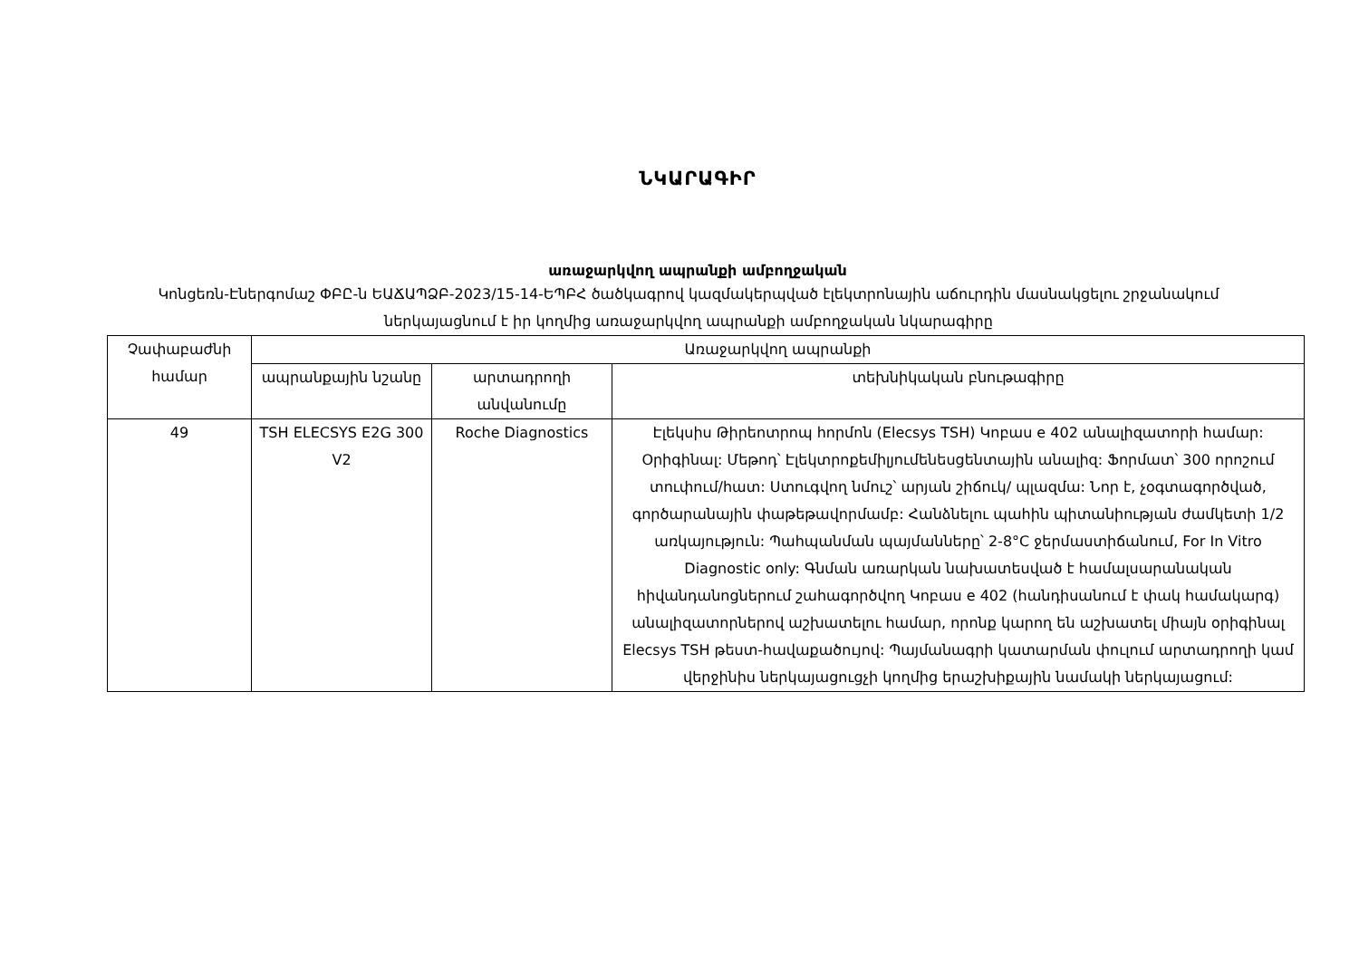ՆԿԱՐԱԳԻՐ
առաջարկվող ապրանքի ամբողջական
Կոնցեռն-Էներգոմաշ ՓԲԸ-ն ԵԱՃԱՊՁԲ-2023/15-14-ԵՊԲՀ ծածկագրով կազմակերպված էլեկտրոնային աճուրդին մասնակցելու շրջանակում ներկայացնում է իր կողմից առաջարկվող ապրանքի ամբողջական նկարագիրը
| Չափաբաժնի համար | Առաջարկվող ապրանքի | | |
| --- | --- | --- | --- |
| | ապրանքային նշանը | արտադրողի անվանումը | տեխնիկական բնութագիրը |
| 49 | TSH ELECSYS E2G 300 V2 | Roche Diagnostics | Էլեկսիս Թիրեոտրոպ հորմոն (Elecsys TSH) Կոբաս e 402 անալիզատորի համար: Օրիգինալ: Մեթոդ՝ Էլեկտրոքեմիլյումենեսցենտային անալիզ: Ֆորմատ՝ 300 որոշում տուփում/հատ: Ստուգվող նմուշ՝ արյան շիճուկ/ պլազմա: Նոր է, չօգտագործված, գործարանային փաթեթավորմամբ: Հանձնելու պահին պիտանիության ժամկետի 1/2 առկայություն: Պահպանման պայմանները՝ 2-8°C ջերմաստիճանում, For In Vitro Diagnostic only: Գնման առարկան նախատեսված է համալսարանական հիվանդանոցներում շահագործվող Կոբաս e 402 (հանդիսանում է փակ համակարգ) անալիզատորներով աշխատելու համար, որոնք կարող են աշխատել միայն օրիգինալ Elecsys TSH թեստ-հավաքածույով: Պայմանագրի կատարման փուլում արտադրողի կամ վերջինիս ներկայացուցչի կողմից երաշխիքային նամակի ներկայացում: |